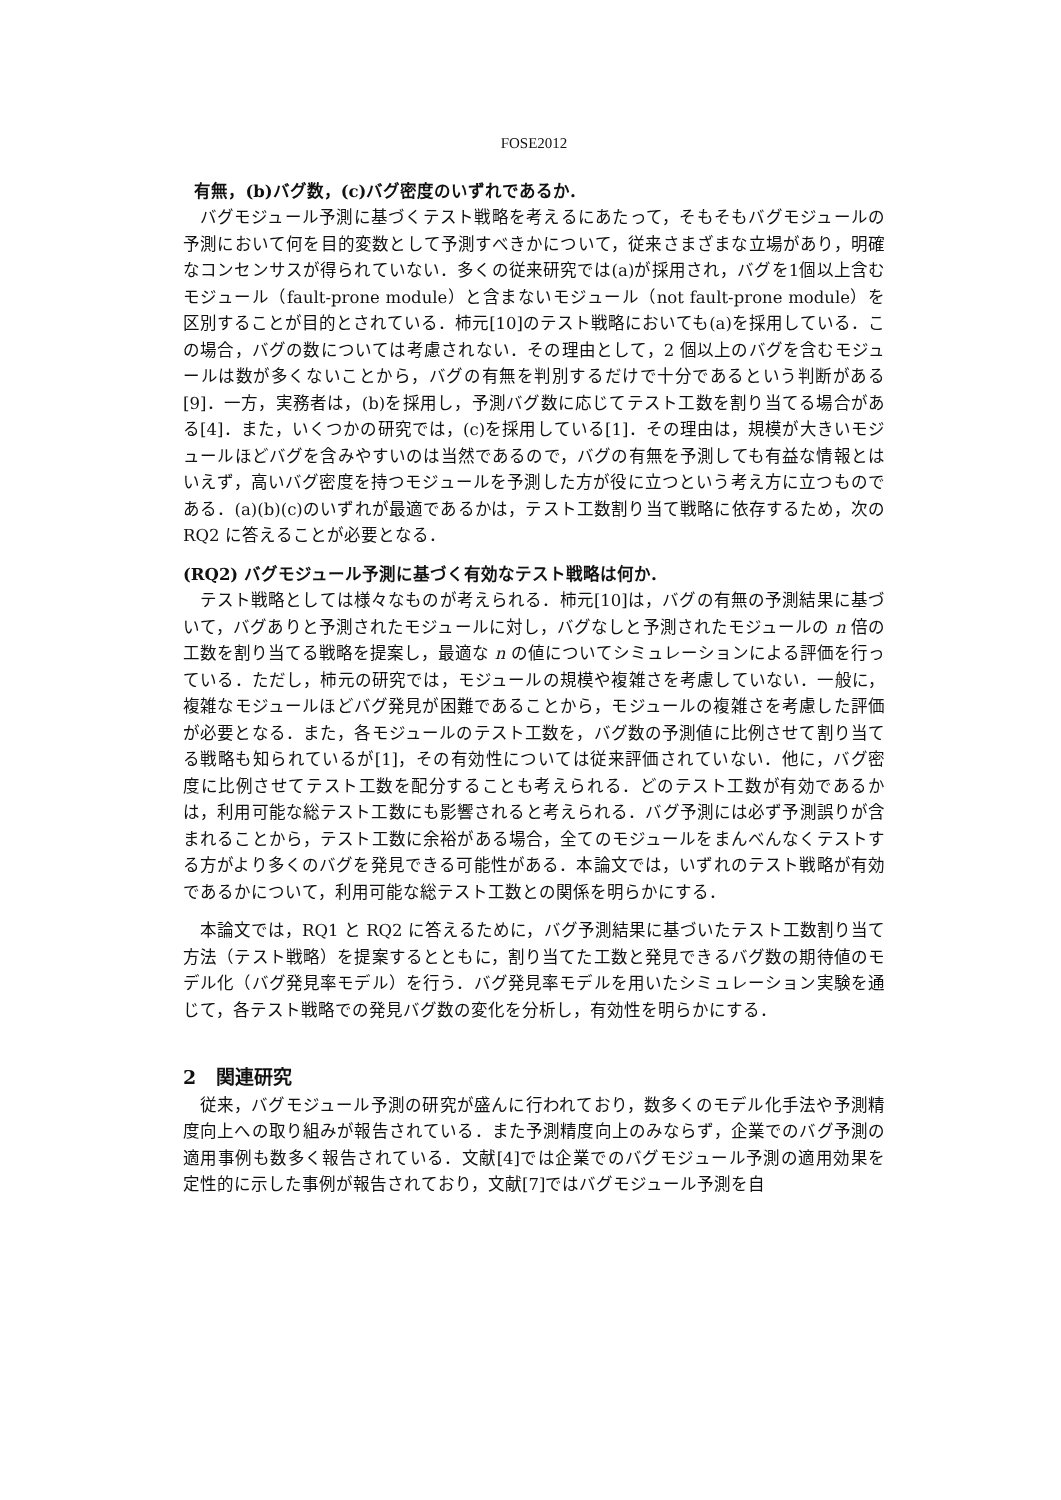FOSE2012
有無，(b)バグ数，(c)バグ密度のいずれであるか．
バグモジュール予測に基づくテスト戦略を考えるにあたって，そもそもバグモジュールの予測において何を目的変数として予測すべきかについて，従来さまざまな立場があり，明確なコンセンサスが得られていない．多くの従来研究では(a)が採用され，バグを1個以上含むモジュール（fault-prone module）と含まないモジュール（not fault-prone module）を区別することが目的とされている．柿元[10]のテスト戦略においても(a)を採用している．この場合，バグの数については考慮されない．その理由として，2 個以上のバグを含むモジュールは数が多くないことから，バグの有無を判別するだけで十分であるという判断がある[9]．一方，実務者は，(b)を採用し，予測バグ数に応じてテスト工数を割り当てる場合がある[4]．また，いくつかの研究では，(c)を採用している[1]．その理由は，規模が大きいモジュールほどバグを含みやすいのは当然であるので，バグの有無を予測しても有益な情報とはいえず，高いバグ密度を持つモジュールを予測した方が役に立つという考え方に立つものである．(a)(b)(c)のいずれが最適であるかは，テスト工数割り当て戦略に依存するため，次の RQ2 に答えることが必要となる．
(RQ2) バグモジュール予測に基づく有効なテスト戦略は何か．
テスト戦略としては様々なものが考えられる．柿元[10]は，バグの有無の予測結果に基づいて，バグありと予測されたモジュールに対し，バグなしと予測されたモジュールの n 倍の工数を割り当てる戦略を提案し，最適な n の値についてシミュレーションによる評価を行っている．ただし，柿元の研究では，モジュールの規模や複雑さを考慮していない．一般に，複雑なモジュールほどバグ発見が困難であることから，モジュールの複雑さを考慮した評価が必要となる．また，各モジュールのテスト工数を，バグ数の予測値に比例させて割り当てる戦略も知られているが[1]，その有効性については従来評価されていない．他に，バグ密度に比例させてテスト工数を配分することも考えられる．どのテスト工数が有効であるかは，利用可能な総テスト工数にも影響されると考えられる．バグ予測には必ず予測誤りが含まれることから，テスト工数に余裕がある場合，全てのモジュールをまんべんなくテストする方がより多くのバグを発見できる可能性がある．本論文では，いずれのテスト戦略が有効であるかについて，利用可能な総テスト工数との関係を明らかにする．
本論文では，RQ1 と RQ2 に答えるために，バグ予測結果に基づいたテスト工数割り当て方法（テスト戦略）を提案するとともに，割り当てた工数と発見できるバグ数の期待値のモデル化（バグ発見率モデル）を行う．バグ発見率モデルを用いたシミュレーション実験を通じて，各テスト戦略での発見バグ数の変化を分析し，有効性を明らかにする．
2 関連研究
従来，バグモジュール予測の研究が盛んに行われており，数多くのモデル化手法や予測精度向上への取り組みが報告されている．また予測精度向上のみならず，企業でのバグ予測の適用事例も数多く報告されている．文献[4]では企業でのバグモジュール予測の適用効果を定性的に示した事例が報告されており，文献[7]ではバグモジュール予測を自